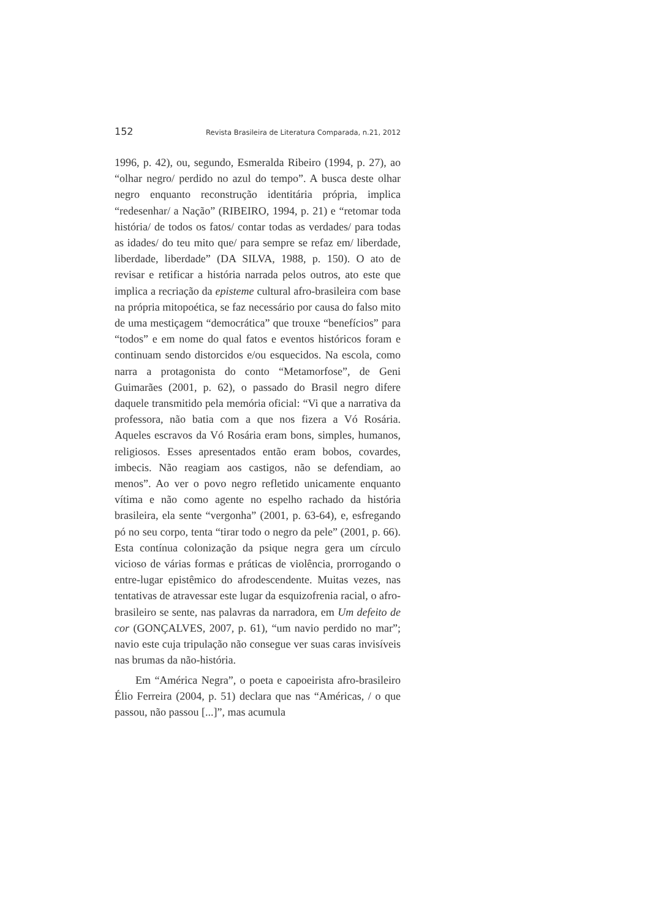152 Revista Brasileira de Literatura Comparada, n.21, 2012
1996, p. 42), ou, segundo, Esmeralda Ribeiro (1994, p. 27), ao “olhar negro/ perdido no azul do tempo”. A busca deste olhar negro enquanto reconstrução identitária própria, implica “redesenhar/ a Nação” (RIBEIRO, 1994, p. 21) e “retomar toda história/ de todos os fatos/ contar todas as verdades/ para todas as idades/ do teu mito que/ para sempre se refaz em/ liberdade, liberdade, liberdade” (DA SILVA, 1988, p. 150). O ato de revisar e retificar a história narrada pelos outros, ato este que implica a recriação da episteme cultural afro-brasileira com base na própria mitopoética, se faz necessário por causa do falso mito de uma mestiçagem “democrática” que trouxe “benefícios” para “todos” e em nome do qual fatos e eventos históricos foram e continuam sendo distorcidos e/ou esquecidos. Na escola, como narra a protagonista do conto “Metamorfose”, de Geni Guimarães (2001, p. 62), o passado do Brasil negro difere daquele transmitido pela memória oficial: “Vi que a narrativa da professora, não batia com a que nos fizera a Vó Rosária. Aqueles escravos da Vó Rosária eram bons, simples, humanos, religiosos. Esses apresentados então eram bobos, covardes, imbecis. Não reagiam aos castigos, não se defendiam, ao menos”. Ao ver o povo negro refletido unicamente enquanto vítima e não como agente no espelho rachado da história brasileira, ela sente “vergonha” (2001, p. 63-64), e, esfregando pó no seu corpo, tenta “tirar todo o negro da pele” (2001, p. 66). Esta contínua colonização da psique negra gera um círculo vicioso de várias formas e práticas de violência, prorrogando o entre-lugar epistêmico do afrodescendente. Muitas vezes, nas tentativas de atravessar este lugar da esquizofrenia racial, o afro-brasileiro se sente, nas palavras da narradora, em Um defeito de cor (GONÇALVES, 2007, p. 61), “um navio perdido no mar”; navio este cuja tripulação não consegue ver suas caras invisíveis nas brumas da não-história.
Em “América Negra”, o poeta e capoeirista afro-brasileiro Élio Ferreira (2004, p. 51) declara que nas “Américas, / o que passou, não passou [...]”, mas acumula